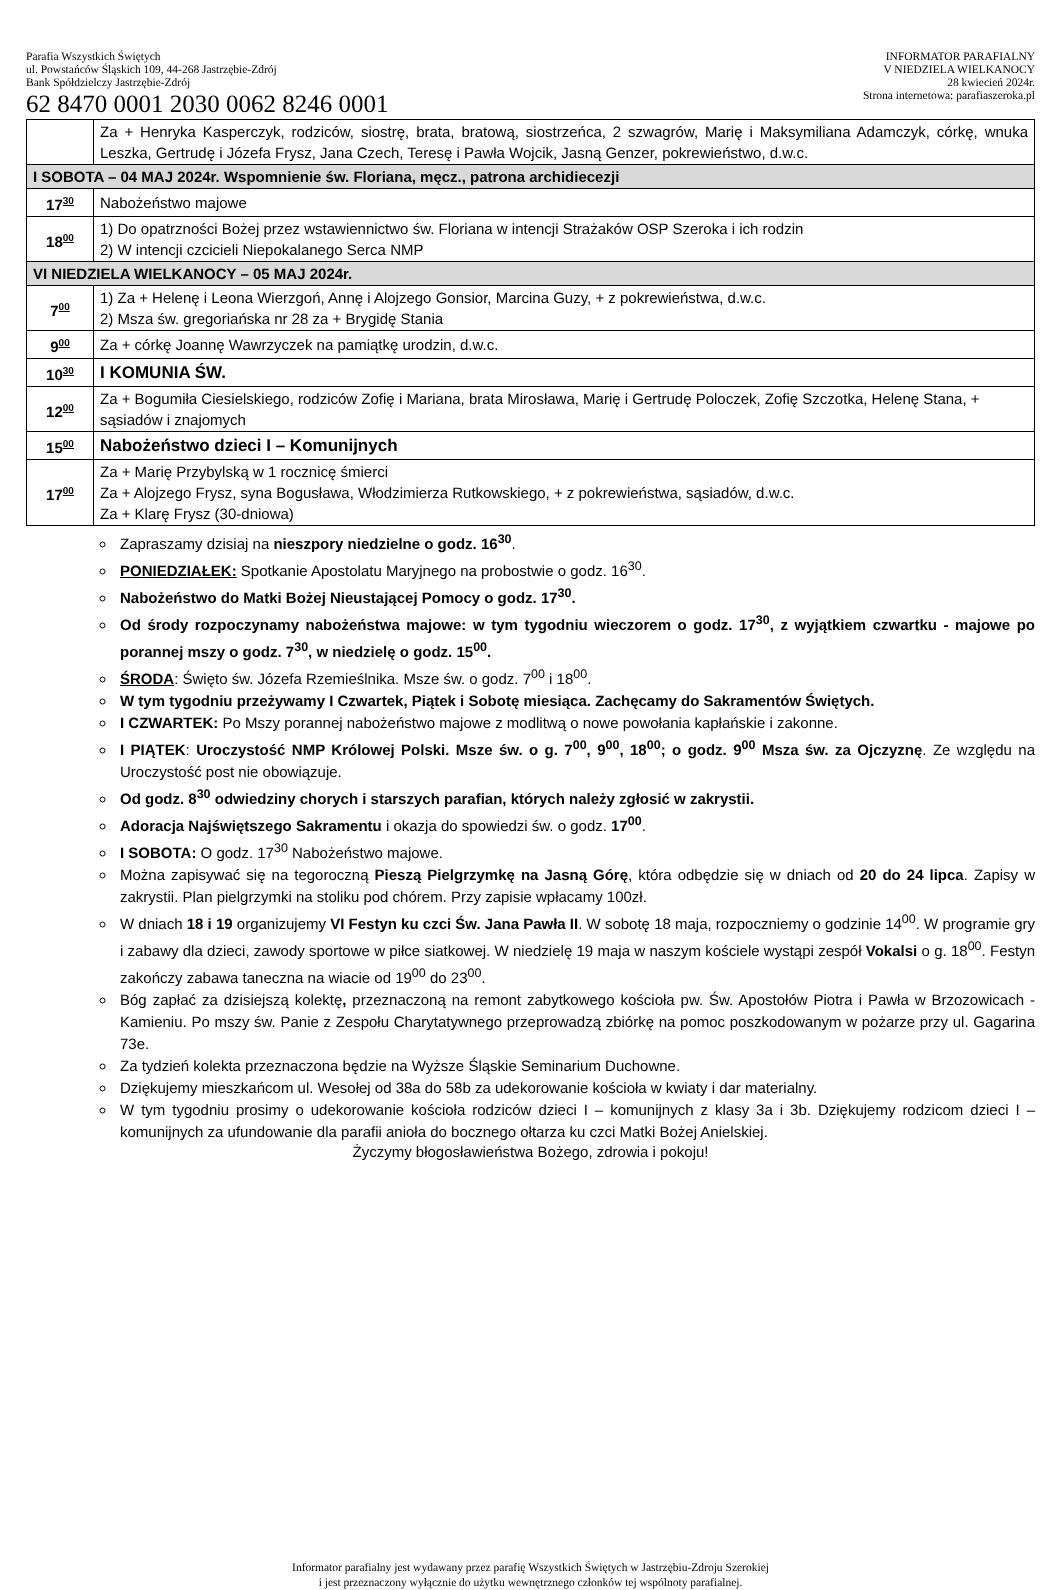Parafia Wszystkich Świętych
ul. Powstańców Śląskich 109, 44-268 Jastrzębie-Zdrój
Bank Spółdzielczy Jastrzębie-Zdrój
62 8470 0001 2030 0062 8246 0001
INFORMATOR PARAFIALNY
V NIEDZIELA WIELKANOCY
28 kwiecień 2024r.
Strona internetowa: parafiaszeroka.pl
| | Za + Henryka Kasperczyk, rodziców, siostrę, brata, bratową, siostrzeńca, 2 szwagrów, Marię i Maksymiliana Adamczyk, córkę, wnuka Leszka, Gertrudę i Józefa Frysz, Jana Czech, Teresę i Pawła Wojcik, Jasną Genzer, pokrewieństwo, d.w.c. |
| I SOBOTA – 04 MAJ 2024r. Wspomnienie św. Floriana, męcz., patrona archidiecezji | |
| 17<sup>30</sup> | Nabożeństwo majowe |
| 18<sup>00</sup> | 1) Do opatrzności Bożej przez wstawiennictwo św. Floriana w intencji Strażaków OSP Szeroka i ich rodzin 2) W intencji czcicieli Niepokalanego Serca NMP |
| VI NIEDZIELA WIELKANOCY – 05 MAJ 2024r. | |
| 7<sup>00</sup> | 1) Za + Helenę i Leona Wierzgoń, Annę i Alojzego Gonsior, Marcina Guzy, + z pokrewieństwa, d.w.c. 2) Msza św. gregoriańska nr 28 za + Brygidę Stania |
| 9<sup>00</sup> | Za + córkę Joannę Wawrzyczek na pamiątkę urodzin, d.w.c. |
| 10<sup>30</sup> | I KOMUNIA ŚW. |
| 12<sup>00</sup> | Za + Bogumiła Ciesielskiego, rodziców Zofię i Mariana, brata Mirosława, Marię i Gertrudę Poloczek, Zofię Szczotka, Helenę Stana, + sąsiadów i znajomych |
| 15<sup>00</sup> | Nabożeństwo dzieci I – Komunijnych |
| 17<sup>00</sup> | Za + Marię Przybylską w 1 rocznicę śmierci Za + Alojzego Frysz, syna Bogusława, Włodzimierza Rutkowskiego, + z pokrewieństwa, sąsiadów, d.w.c. Za + Klarę Frysz (30-dniowa) |
Zapraszamy dzisiaj na nieszpory niedzielne o godz. 16<sup>30</sup>.
PONIEDZIAŁEK: Spotkanie Apostolatu Maryjnego na probostwie o godz. 16<sup>30</sup>.
Nabożeństwo do Matki Bożej Nieustającej Pomocy o godz. 17<sup>30</sup>.
Od środy rozpoczynamy nabożeństwa majowe: w tym tygodniu wieczorem o godz. 17<sup>30</sup>, z wyjątkiem czwartku - majowe po porannej mszy o godz. 7<sup>30</sup>, w niedzielę o godz. 15<sup>00</sup>.
ŚRODA: Święto św. Józefa Rzemieślnika. Msze św. o godz. 7<sup>00</sup> i 18<sup>00</sup>.
W tym tygodniu przeżywamy I Czwartek, Piątek i Sobotę miesiąca. Zachęcamy do Sakramentów Świętych.
I CZWARTEK: Po Mszy porannej nabożeństwo majowe z modlitwą o nowe powołania kapłańskie i zakonne.
I PIĄTEK: Uroczystość NMP Królowej Polski. Msze św. o g. 7<sup>00</sup>, 9<sup>00</sup>, 18<sup>00</sup>; o godz. 9<sup>00</sup> Msza św. za Ojczyznę. Ze względu na Uroczystość post nie obowiązuje.
Od godz. 8<sup>30</sup> odwiedziny chorych i starszych parafian, których należy zgłosić w zakrystii.
Adoracja Najświętszego Sakramentu i okazja do spowiedzi św. o godz. 17<sup>00</sup>.
I SOBOTA: O godz. 17<sup>30</sup> Nabożeństwo majowe.
Można zapisywać się na tegoroczną Pieszą Pielgrzymkę na Jasną Górę, która odbędzie się w dniach od 20 do 24 lipca. Zapisy w zakrystii. Plan pielgrzymki na stoliku pod chórem. Przy zapisie wpłacamy 100zł.
W dniach 18 i 19 organizujemy VI Festyn ku czci Św. Jana Pawła II. W sobotę 18 maja, rozpoczniemy o godzinie 14<sup>00</sup>. W programie gry i zabawy dla dzieci, zawody sportowe w piłce siatkowej. W niedzielę 19 maja w naszym kościele wystąpi zespół Vokalsi o g. 18<sup>00</sup>. Festyn zakończy zabawa taneczna na wiacie od 19<sup>00</sup> do 23<sup>00</sup>.
Bóg zapłać za dzisiejszą kolektę, przeznaczoną na remont zabytkowego kościoła pw. Św. Apostołów Piotra i Pawła w Brzozowicach - Kamieniu. Po mszy św. Panie z Zespołu Charytatywnego przeprowadzą zbiórkę na pomoc poszkodowanym w pożarze przy ul. Gagarina 73e.
Za tydzień kolekta przeznaczona będzie na Wyższe Śląskie Seminarium Duchowne.
Dziękujemy mieszkańcom ul. Wesołej od 38a do 58b za udekorowanie kościoła w kwiaty i dar materialny.
W tym tygodniu prosimy o udekorowanie kościoła rodziców dzieci I – komunijnych z klasy 3a i 3b. Dziękujemy rodzicom dzieci I – komunijnych za ufundowanie dla parafii anioła do bocznego ołtarza ku czci Matki Bożej Anielskiej.
Życzymy błogosławieństwa Bożego, zdrowia i pokoju!
Informator parafialny jest wydawany przez parafię Wszystkich Świętych w Jastrzębiu-Zdroju Szerokiej
i jest przeznaczony wyłącznie do użytku wewnętrznego członków tej wspólnoty parafialnej.